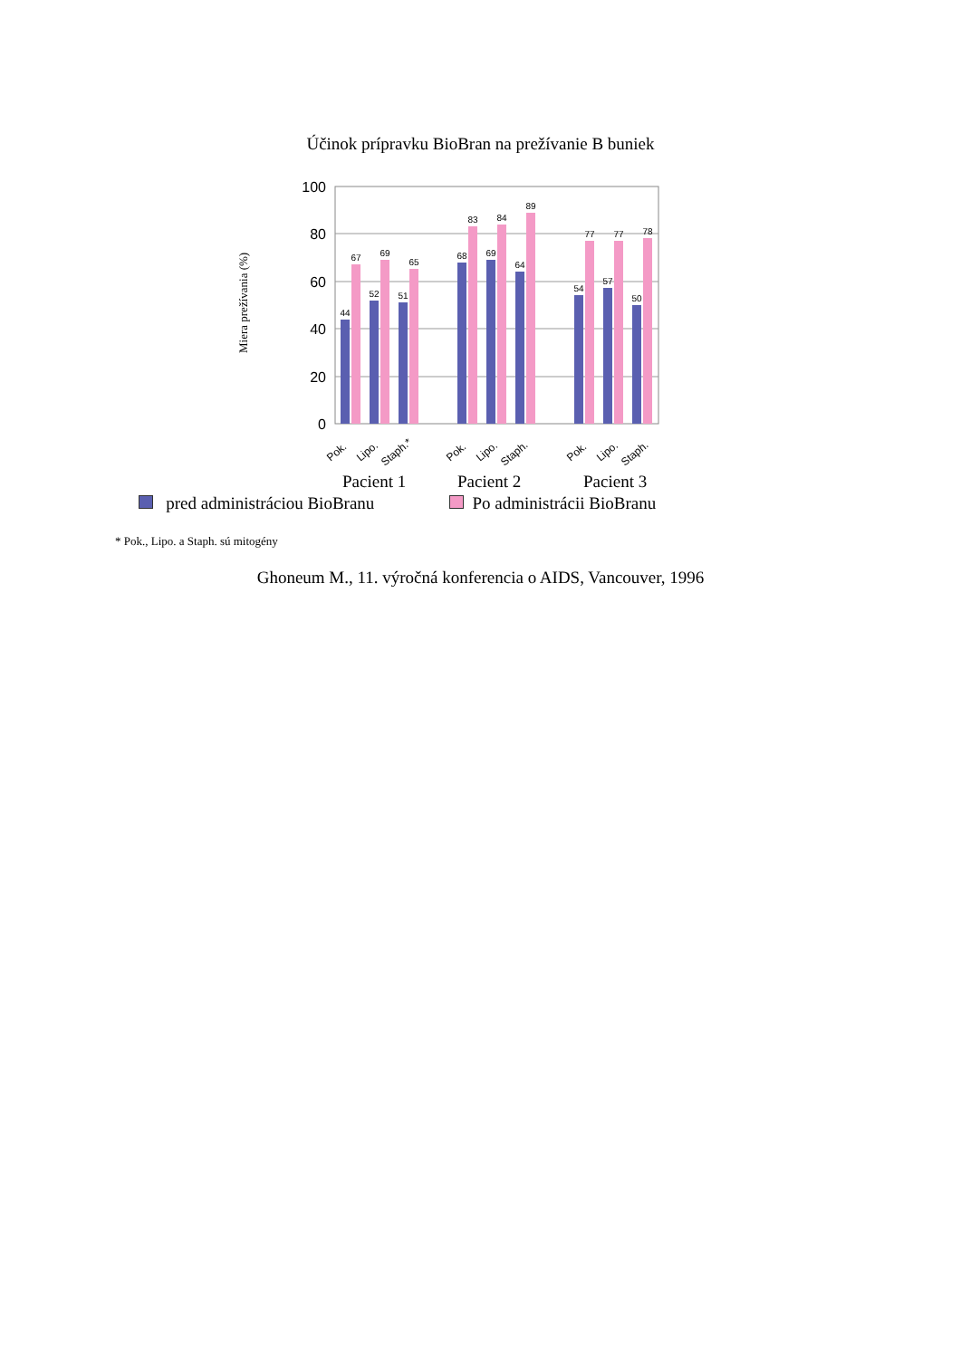Účinok prípravku BioBran na prežívanie B buniek
Miera prežívania (%)
100
80
60
40
20
0
44
67
52
69
51
65
68
83
69
84
64
89
54
77
57
77
50
78
Pok.
Lipo.
Staph.*
Pok.
Lipo.
Staph.
Pok.
Lipo.
Staph.
Pacient 1
Pacient 2
Pacient 3
pred administráciou BioBranu Po administrácii BioBranu
* Pok., Lipo. a Staph. sú mitogény
Ghoneum M., 11. výročná konferencia o AIDS, Vancouver, 1996